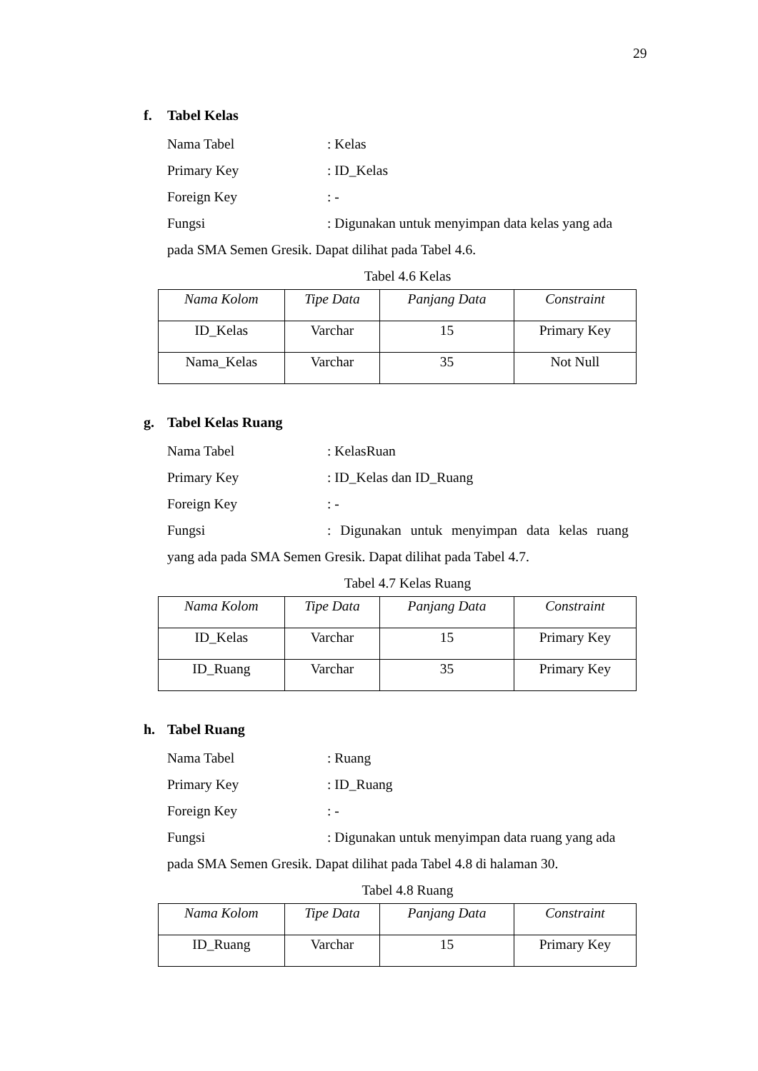29
f. Tabel Kelas
Nama Tabel : Kelas
Primary Key : ID_Kelas
Foreign Key : -
Fungsi : Digunakan untuk menyimpan data kelas yang ada
pada SMA Semen Gresik. Dapat dilihat pada Tabel 4.6.
Tabel 4.6 Kelas
| Nama Kolom | Tipe Data | Panjang Data | Constraint |
| --- | --- | --- | --- |
| ID_Kelas | Varchar | 15 | Primary Key |
| Nama_Kelas | Varchar | 35 | Not Null |
g. Tabel Kelas Ruang
Nama Tabel : KelasRuan
Primary Key : ID_Kelas dan ID_Ruang
Foreign Key : -
Fungsi : Digunakan untuk menyimpan data kelas ruang
yang ada pada SMA Semen Gresik. Dapat dilihat pada Tabel 4.7.
Tabel 4.7 Kelas Ruang
| Nama Kolom | Tipe Data | Panjang Data | Constraint |
| --- | --- | --- | --- |
| ID_Kelas | Varchar | 15 | Primary Key |
| ID_Ruang | Varchar | 35 | Primary Key |
h. Tabel Ruang
Nama Tabel : Ruang
Primary Key : ID_Ruang
Foreign Key : -
Fungsi : Digunakan untuk menyimpan data ruang yang ada
pada SMA Semen Gresik. Dapat dilihat pada Tabel 4.8 di halaman 30.
Tabel 4.8 Ruang
| Nama Kolom | Tipe Data | Panjang Data | Constraint |
| --- | --- | --- | --- |
| ID_Ruang | Varchar | 15 | Primary Key |